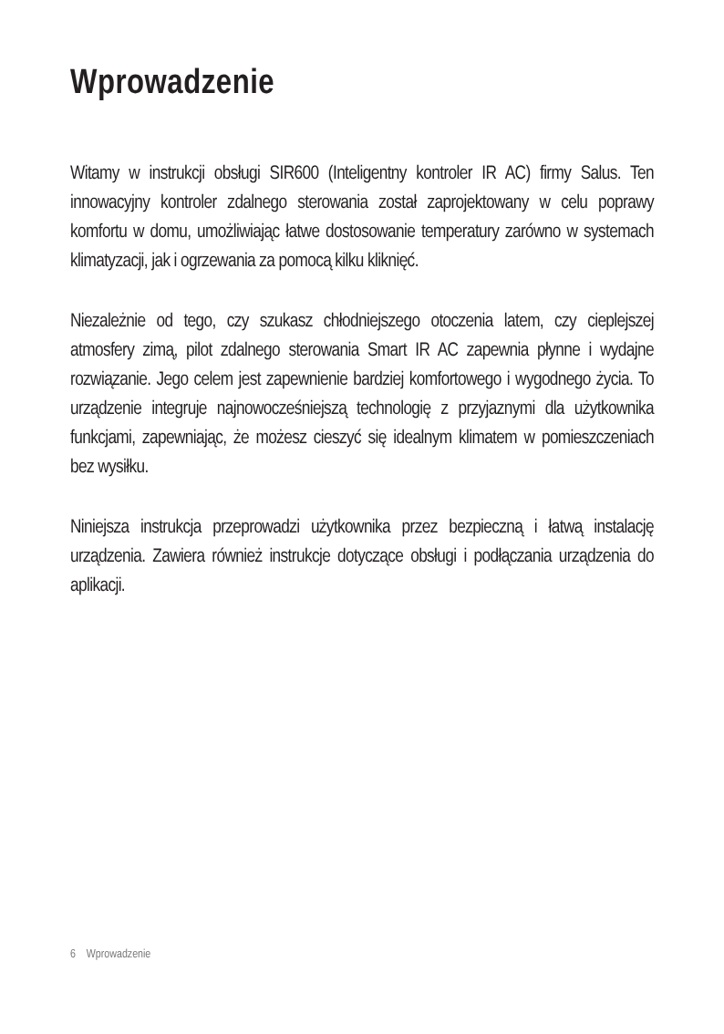Wprowadzenie
Witamy w instrukcji obsługi SIR600 (Inteligentny kontroler IR AC) firmy Salus. Ten innowacyjny kontroler zdalnego sterowania został zaprojektowany w celu poprawy komfortu w domu, umożliwiając łatwe dostosowanie temperatury zarówno w systemach klimatyzacji, jak i ogrzewania za pomocą kilku kliknięć.
Niezależnie od tego, czy szukasz chłodniejszego otoczenia latem, czy cieplejszej atmosfery zimą, pilot zdalnego sterowania Smart IR AC zapewnia płynne i wydajne rozwiązanie. Jego celem jest zapewnienie bardziej komfortowego i wygodnego życia. To urządzenie integruje najnowocześniejszą technologię z przyjaznymi dla użytkownika funkcjami, zapewniając, że możesz cieszyć się idealnym klimatem w pomieszczeniach bez wysiłku.
Niniejsza instrukcja przeprowadzi użytkownika przez bezpieczną i łatwą instalację urządzenia. Zawiera również instrukcje dotyczące obsługi i podłączania urządzenia do aplikacji.
6 Wprowadzenie